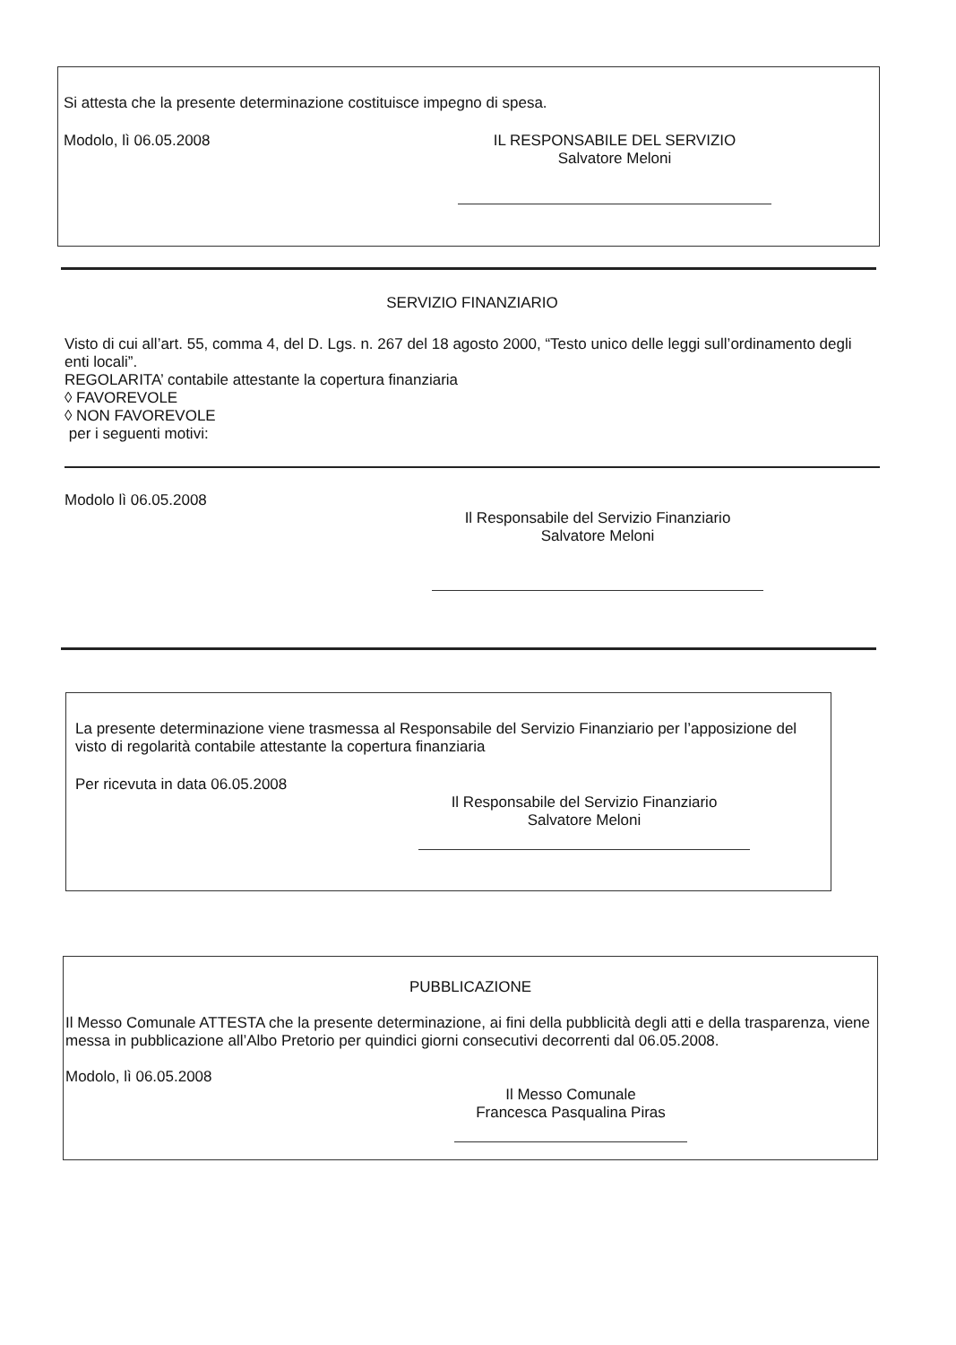Si attesta che la presente determinazione costituisce impegno di spesa.
Modolo, lì 06.05.2008 IL RESPONSABILE DEL SERVIZIO
Salvatore Meloni
SERVIZIO FINANZIARIO
Visto di cui all’art. 55, comma 4, del D. Lgs. n. 267 del 18 agosto 2000, “Testo unico delle leggi sull’ordinamento degli enti locali”.
REGOLARITA’ contabile attestante la copertura finanziaria
◊ FAVOREVOLE
◊ NON FAVOREVOLE
per i seguenti motivi:
Modolo lì 06.05.2008
Il Responsabile del Servizio Finanziario
Salvatore Meloni
La presente determinazione viene trasmessa al Responsabile del Servizio Finanziario per l’apposizione del visto di regolarità contabile attestante la copertura finanziaria
Per ricevuta in data 06.05.2008
Il Responsabile del Servizio Finanziario
Salvatore Meloni
PUBBLICAZIONE
Il Messo Comunale ATTESTA che la presente determinazione, ai fini della pubblicità degli atti e della trasparenza, viene messa in pubblicazione all’Albo Pretorio per quindici giorni consecutivi decorrenti dal 06.05.2008.
Modolo, lì 06.05.2008
Il Messo Comunale
Francesca Pasqualina Piras